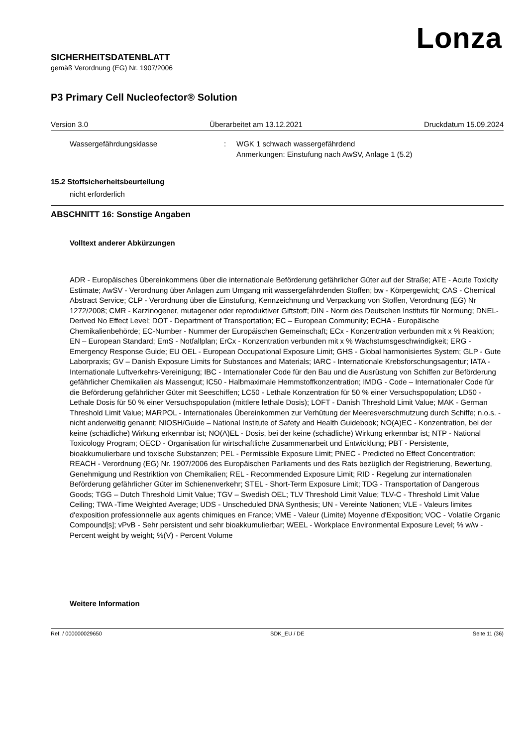Lonza
SICHERHEITSDATENBLATT
gemäß Verordnung (EG) Nr. 1907/2006
P3 Primary Cell Nucleofector® Solution
Version 3.0 Überarbeitet am 13.12.2021 Druckdatum 15.09.2024
Wassergefährdungsklasse: WGK 1 schwach wassergefährdend
Anmerkungen: Einstufung nach AwSV, Anlage 1 (5.2)
15.2 Stoffsicherheitsbeurteilung
nicht erforderlich
ABSCHNITT 16: Sonstige Angaben
Volltext anderer Abkürzungen
ADR - Europäisches Übereinkommens über die internationale Beförderung gefährlicher Güter auf der Straße; ATE - Acute Toxicity Estimate; AwSV - Verordnung über Anlagen zum Umgang mit wassergefährdenden Stoffen; bw - Körpergewicht; CAS - Chemical Abstract Service; CLP - Verordnung über die Einstufung, Kennzeichnung und Verpackung von Stoffen, Verordnung (EG) Nr 1272/2008; CMR - Karzinogener, mutagener oder reproduktiver Giftstoff; DIN - Norm des Deutschen Instituts für Normung; DNEL-Derived No Effect Level; DOT - Department of Transportation; EC – European Community; ECHA - Europäische Chemikalienbehörde; EC-Number - Nummer der Europäischen Gemeinschaft; ECx - Konzentration verbunden mit x % Reaktion; EN – European Standard; EmS - Notfallplan; ErCx - Konzentration verbunden mit x % Wachstumsgeschwindigkeit; ERG - Emergency Response Guide; EU OEL - European Occupational Exposure Limit; GHS - Global harmonisiertes System; GLP - Gute Laborpraxis; GV – Danish Exposure Limits for Substances and Materials; IARC - Internationale Krebsforschungsagentur; IATA - Internationale Luftverkehrs-Vereinigung; IBC - Internationaler Code für den Bau und die Ausrüstung von Schiffen zur Beförderung gefährlicher Chemikalien als Massengut; IC50 - Halbmaximale Hemmstoffkonzentration; IMDG - Code – Internationaler Code für die Beförderung gefährlicher Güter mit Seeschiffen; LC50 - Lethale Konzentration für 50 % einer Versuchspopulation; LD50 - Lethale Dosis für 50 % einer Versuchspopulation (mittlere lethale Dosis); LOFT - Danish Threshold Limit Value; MAK - German Threshold Limit Value; MARPOL - Internationales Übereinkommen zur Verhütung der Meeresverschmutzung durch Schiffe; n.o.s. - nicht anderweitig genannt; NIOSH/Guide – National Institute of Safety and Health Guidebook; NO(A)EC - Konzentration, bei der keine (schädliche) Wirkung erkennbar ist; NO(A)EL - Dosis, bei der keine (schädliche) Wirkung erkennbar ist; NTP - National Toxicology Program; OECD - Organisation für wirtschaftliche Zusammenarbeit und Entwicklung; PBT - Persistente, bioakkumulierbare und toxische Substanzen; PEL - Permissible Exposure Limit; PNEC - Predicted no Effect Concentration; REACH - Verordnung (EG) Nr. 1907/2006 des Europäischen Parliaments und des Rats bezüglich der Registrierung, Bewertung, Genehmigung und Restriktion von Chemikalien; REL - Recommended Exposure Limit; RID - Regelung zur internationalen Beförderung gefährlicher Güter im Schienenverkehr; STEL - Short-Term Exposure Limit; TDG - Transportation of Dangerous Goods; TGG – Dutch Threshold Limit Value; TGV – Swedish OEL; TLV Threshold Limit Value; TLV-C - Threshold Limit Value Ceiling; TWA -Time Weighted Average; UDS - Unscheduled DNA Synthesis; UN - Vereinte Nationen; VLE - Valeurs limites d'exposition professionnelle aux agents chimiques en France; VME - Valeur (Limite) Moyenne d'Exposition; VOC - Volatile Organic Compound[s]; vPvB - Sehr persistent und sehr bioakkumulierbar; WEEL - Workplace Environmental Exposure Level; % w/w - Percent weight by weight; %(V) - Percent Volume
Weitere Information
Ref. / 000000029650 SDK_EU / DE Seite 11 (36)